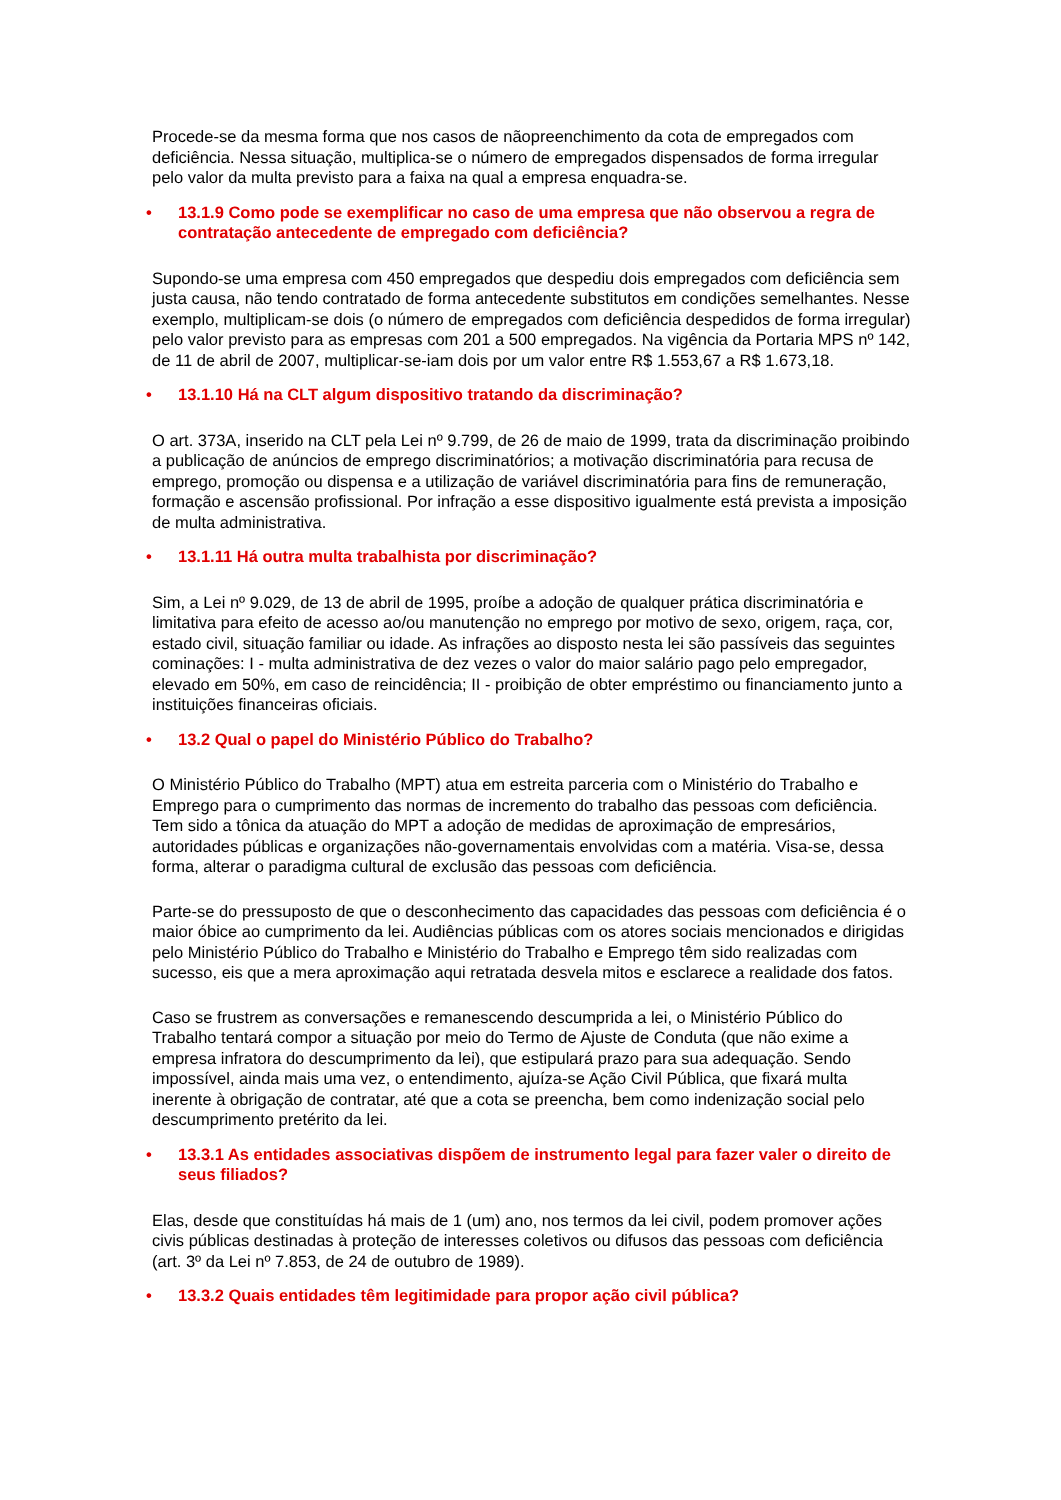Procede-se da mesma forma que nos casos de nãopreenchimento da cota de empregados com deficiência. Nessa situação, multiplica-se o número de empregados dispensados de forma irregular pelo valor da multa previsto para a faixa na qual a empresa enquadra-se.
• 13.1.9 Como pode se exemplificar no caso de uma empresa que não observou a regra de contratação antecedente de empregado com deficiência?
Supondo-se uma empresa com 450 empregados que despediu dois empregados com deficiência sem justa causa, não tendo contratado de forma antecedente substitutos em condições semelhantes. Nesse exemplo, multiplicam-se dois (o número de empregados com deficiência despedidos de forma irregular) pelo valor previsto para as empresas com 201 a 500 empregados. Na vigência da Portaria MPS nº 142, de 11 de abril de 2007, multiplicar-se-iam dois por um valor entre R$ 1.553,67 a R$ 1.673,18.
• 13.1.10 Há na CLT algum dispositivo tratando da discriminação?
O art. 373A, inserido na CLT pela Lei nº 9.799, de 26 de maio de 1999, trata da discriminação proibindo a publicação de anúncios de emprego discriminatórios; a motivação discriminatória para recusa de emprego, promoção ou dispensa e a utilização de variável discriminatória para fins de remuneração, formação e ascensão profissional. Por infração a esse dispositivo igualmente está prevista a imposição de multa administrativa.
• 13.1.11 Há outra multa trabalhista por discriminação?
Sim, a Lei nº 9.029, de 13 de abril de 1995, proíbe a adoção de qualquer prática discriminatória e limitativa para efeito de acesso ao/ou manutenção no emprego por motivo de sexo, origem, raça, cor, estado civil, situação familiar ou idade. As infrações ao disposto nesta lei são passíveis das seguintes cominações: I - multa administrativa de dez vezes o valor do maior salário pago pelo empregador, elevado em 50%, em caso de reincidência; II - proibição de obter empréstimo ou financiamento junto a instituições financeiras oficiais.
• 13.2 Qual o papel do Ministério Público do Trabalho?
O Ministério Público do Trabalho (MPT) atua em estreita parceria com o Ministério do Trabalho e Emprego para o cumprimento das normas de incremento do trabalho das pessoas com deficiência. Tem sido a tônica da atuação do MPT a adoção de medidas de aproximação de empresários, autoridades públicas e organizações não-governamentais envolvidas com a matéria. Visa-se, dessa forma, alterar o paradigma cultural de exclusão das pessoas com deficiência.
Parte-se do pressuposto de que o desconhecimento das capacidades das pessoas com deficiência é o maior óbice ao cumprimento da lei. Audiências públicas com os atores sociais mencionados e dirigidas pelo Ministério Público do Trabalho e Ministério do Trabalho e Emprego têm sido realizadas com sucesso, eis que a mera aproximação aqui retratada desvela mitos e esclarece a realidade dos fatos.
Caso se frustrem as conversações e remanescendo descumprida a lei, o Ministério Público do Trabalho tentará compor a situação por meio do Termo de Ajuste de Conduta (que não exime a empresa infratora do descumprimento da lei), que estipulará prazo para sua adequação. Sendo impossível, ainda mais uma vez, o entendimento, ajuíza-se Ação Civil Pública, que fixará multa inerente à obrigação de contratar, até que a cota se preencha, bem como indenização social pelo descumprimento pretérito da lei.
• 13.3.1 As entidades associativas dispõem de instrumento legal para fazer valer o direito de seus filiados?
Elas, desde que constituídas há mais de 1 (um) ano, nos termos da lei civil, podem promover ações civis públicas destinadas à proteção de interesses coletivos ou difusos das pessoas com deficiência (art. 3º da Lei nº 7.853, de 24 de outubro de 1989).
• 13.3.2 Quais entidades têm legitimidade para propor ação civil pública?